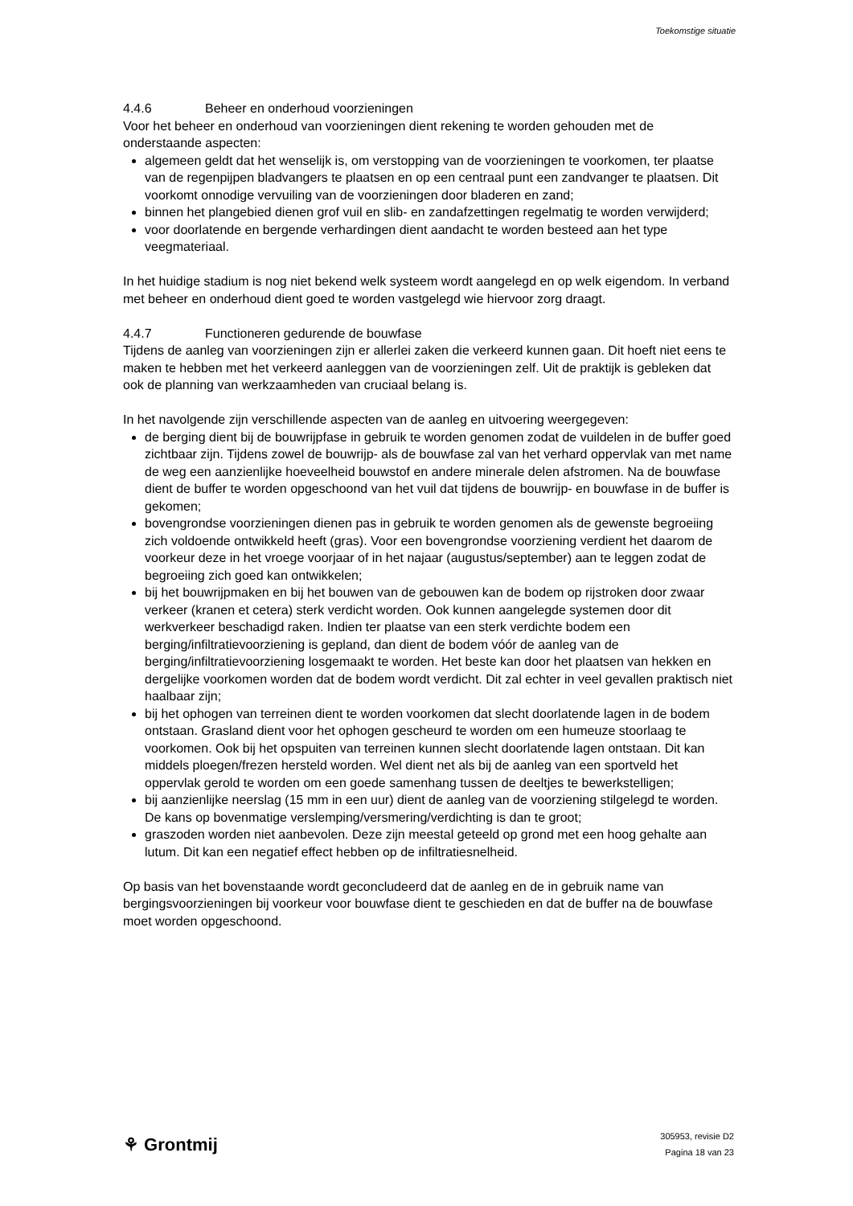Toekomstige situatie
4.4.6 Beheer en onderhoud voorzieningen
Voor het beheer en onderhoud van voorzieningen dient rekening te worden gehouden met de onderstaande aspecten:
algemeen geldt dat het wenselijk is, om verstopping van de voorzieningen te voorkomen, ter plaatse van de regenpijpen bladvangers te plaatsen en op een centraal punt een zandvanger te plaatsen. Dit voorkomt onnodige vervuiling van de voorzieningen door bladeren en zand;
binnen het plangebied dienen grof vuil en slib- en zandafzettingen regelmatig te worden verwijderd;
voor doorlatende en bergende verhardingen dient aandacht te worden besteed aan het type veegmateriaal.
In het huidige stadium is nog niet bekend welk systeem wordt aangelegd en op welk eigendom. In verband met beheer en onderhoud dient goed te worden vastgelegd wie hiervoor zorg draagt.
4.4.7 Functioneren gedurende de bouwfase
Tijdens de aanleg van voorzieningen zijn er allerlei zaken die verkeerd kunnen gaan. Dit hoeft niet eens te maken te hebben met het verkeerd aanleggen van de voorzieningen zelf. Uit de praktijk is gebleken dat ook de planning van werkzaamheden van cruciaal belang is.
In het navolgende zijn verschillende aspecten van de aanleg en uitvoering weergegeven:
de berging dient bij de bouwrijpfase in gebruik te worden genomen zodat de vuildelen in de buffer goed zichtbaar zijn. Tijdens zowel de bouwrijp- als de bouwfase zal van het verhard oppervlak van met name de weg een aanzienlijke hoeveelheid bouwstof en andere minerale delen afstromen. Na de bouwfase dient de buffer te worden opgeschoond van het vuil dat tijdens de bouwrijp- en bouwfase in de buffer is gekomen;
bovengrondse voorzieningen dienen pas in gebruik te worden genomen als de gewenste begroeiing zich voldoende ontwikkeld heeft (gras). Voor een bovengrondse voorziening verdient het daarom de voorkeur deze in het vroege voorjaar of in het najaar (augustus/september) aan te leggen zodat de begroeiing zich goed kan ontwikkelen;
bij het bouwrijpmaken en bij het bouwen van de gebouwen kan de bodem op rijstroken door zwaar verkeer (kranen et cetera) sterk verdicht worden. Ook kunnen aangelegde systemen door dit werkverkeer beschadigd raken. Indien ter plaatse van een sterk verdichte bodem een berging/infiltratievoorziening is gepland, dan dient de bodem vóór de aanleg van de berging/infiltratievoorziening losgemaakt te worden. Het beste kan door het plaatsen van hekken en dergelijke voorkomen worden dat de bodem wordt verdicht. Dit zal echter in veel gevallen praktisch niet haalbaar zijn;
bij het ophogen van terreinen dient te worden voorkomen dat slecht doorlatende lagen in de bodem ontstaan. Grasland dient voor het ophogen gescheurd te worden om een humeuze stoorlaag te voorkomen. Ook bij het opspuiten van terreinen kunnen slecht doorlatende lagen ontstaan. Dit kan middels ploegen/frezen hersteld worden. Wel dient net als bij de aanleg van een sportveld het oppervlak gerold te worden om een goede samenhang tussen de deeltjes te bewerkstelligen;
bij aanzienlijke neerslag (15 mm in een uur) dient de aanleg van de voorziening stilgelegd te worden. De kans op bovenmatige verslemping/versmering/verdichting is dan te groot;
graszoden worden niet aanbevolen. Deze zijn meestal geteeld op grond met een hoog gehalte aan lutum. Dit kan een negatief effect hebben op de infiltratiesnelheid.
Op basis van het bovenstaande wordt geconcludeerd dat de aanleg en de in gebruik name van bergingsvoorzieningen bij voorkeur voor bouwfase dient te geschieden en dat de buffer na de bouwfase moet worden opgeschoond.
⚘ Grontmij
305953, revisie D2
Pagina 18 van 23